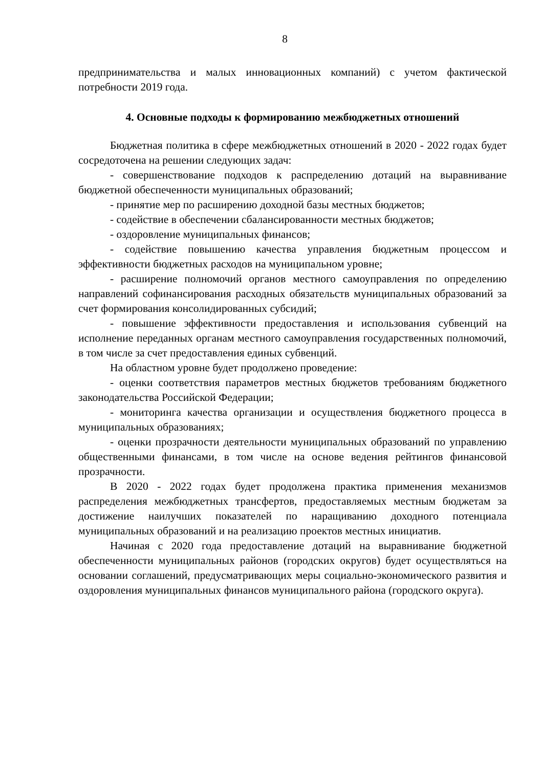8
предпринимательства и малых инновационных компаний) с учетом фактической потребности 2019 года.
4. Основные подходы к формированию межбюджетных отношений
Бюджетная политика в сфере межбюджетных отношений в 2020 - 2022 годах будет сосредоточена на решении следующих задач:
- совершенствование подходов к распределению дотаций на выравнивание бюджетной обеспеченности муниципальных образований;
- принятие мер по расширению доходной базы местных бюджетов;
- содействие в обеспечении сбалансированности местных бюджетов;
- оздоровление муниципальных финансов;
- содействие повышению качества управления бюджетным процессом и эффективности бюджетных расходов на муниципальном уровне;
- расширение полномочий органов местного самоуправления по определению направлений софинансирования расходных обязательств муниципальных образований за счет формирования консолидированных субсидий;
- повышение эффективности предоставления и использования субвенций на исполнение переданных органам местного самоуправления государственных полномочий, в том числе за счет предоставления единых субвенций.
На областном уровне будет продолжено проведение:
- оценки соответствия параметров местных бюджетов требованиям бюджетного законодательства Российской Федерации;
- мониторинга качества организации и осуществления бюджетного процесса в муниципальных образованиях;
- оценки прозрачности деятельности муниципальных образований по управлению общественными финансами, в том числе на основе ведения рейтингов финансовой прозрачности.
В 2020 - 2022 годах будет продолжена практика применения механизмов распределения межбюджетных трансфертов, предоставляемых местным бюджетам за достижение наилучших показателей по наращиванию доходного потенциала муниципальных образований и на реализацию проектов местных инициатив.
Начиная с 2020 года предоставление дотаций на выравнивание бюджетной обеспеченности муниципальных районов (городских округов) будет осуществляться на основании соглашений, предусматривающих меры социально-экономического развития и оздоровления муниципальных финансов муниципального района (городского округа).